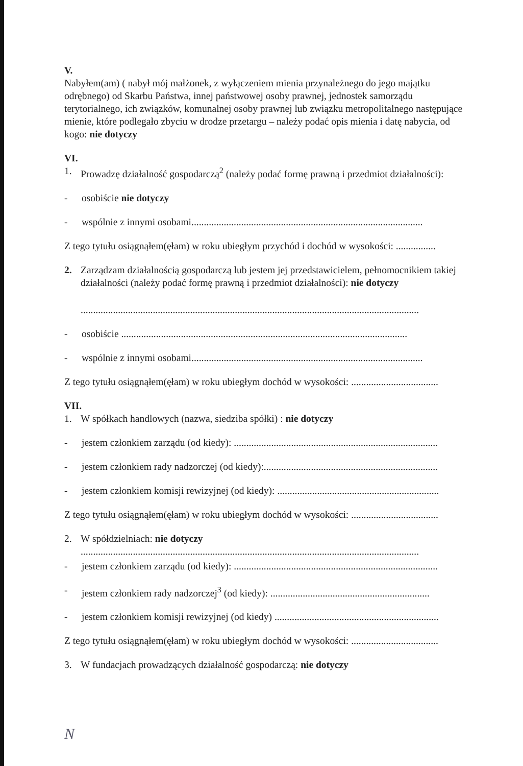V.
Nabyłem(am) ( nabył mój małżonek, z wyłączeniem mienia przynależnego do jego majątku odrębnego) od Skarbu Państwa, innej państwowej osoby prawnej, jednostek samorządu terytorialnego, ich związków, komunalnej osoby prawnej lub związku metropolitalnego następujące mienie, które podlegało zbyciu w drodze przetargu – należy podać opis mienia i datę nabycia, od kogo: nie dotyczy
VI.
1. Prowadzę działalność gospodarczą<sup>2</sup> (należy podać formę prawną i przedmiot działalności):
- osobiście nie dotyczy
- wspólnie z innymi osobami.............................................................................................
Z tego tytułu osiągnąłem(ęłam) w roku ubiegłym przychód i dochód w wysokości: ................
2. Zarządzam działalnością gospodarczą lub jestem jej przedstawicielem, pełnomocnikiem takiej działalności (należy podać formę prawną i przedmiot działalności): nie dotyczy
........................................................................................................................................
- osobiście ...................................................................................................................
- wspólnie z innymi osobami.............................................................................................
Z tego tytułu osiągnąłem(ęłam) w roku ubiegłym dochód w wysokości: ...................................
VII.
1. W spółkach handlowych (nazwa, siedziba spółki) : nie dotyczy
- jestem członkiem zarządu (od kiedy): ..................................................................................
- jestem członkiem rady nadzorczej (od kiedy):......................................................................
- jestem członkiem komisji rewizyjnej (od kiedy): .................................................................
Z tego tytułu osiągnąłem(ęłam) w roku ubiegłym dochód w wysokości: ...................................
2. W spółdzielniach: nie dotyczy
........................................................................................................................................
- jestem członkiem zarządu (od kiedy): ..................................................................................
- jestem członkiem rady nadzorczej<sup>3</sup> (od kiedy): ................................................................
- jestem członkiem komisji rewizyjnej (od kiedy) ..................................................................
Z tego tytułu osiągnąłem(ęłam) w roku ubiegłym dochód w wysokości: ...................................
3. W fundacjach prowadzących działalność gospodarczą: nie dotyczy
N